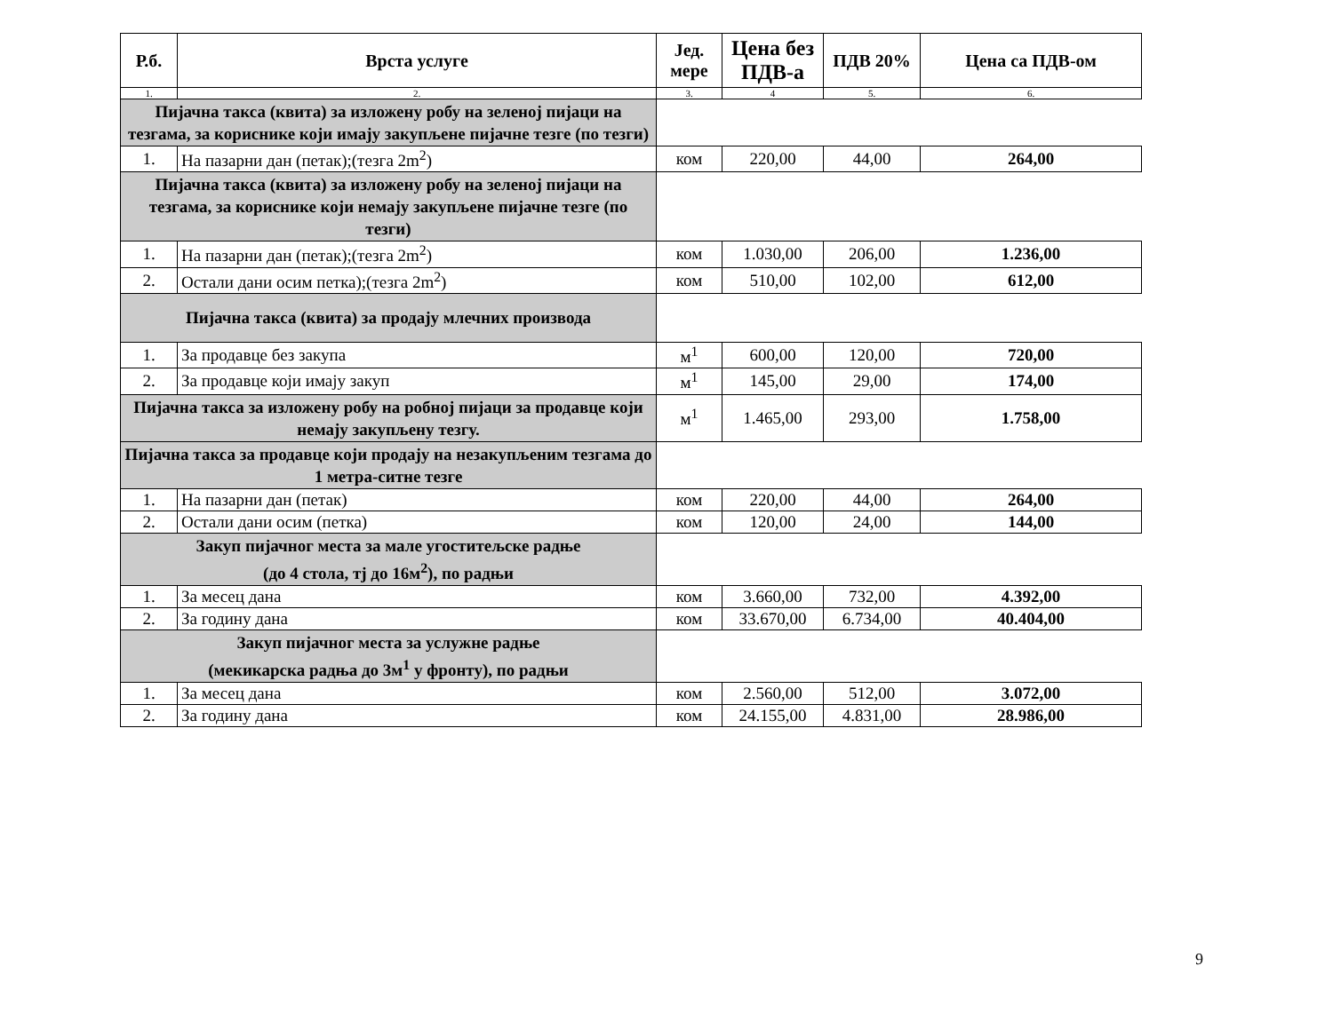| Р.б. | Врста услуге | Јед. мере | Цена без ПДВ-а | ПДВ 20% | Цена са ПДВ-ом |
| --- | --- | --- | --- | --- | --- |
| 1. | 2. | 3. | 4 | 5. | 6. |
| Пијачна такса (квита) за изложену робу на зеленој пијаци на тезгама, за кориснике који имају закупљене пијачне тезге (по тезги) | | | | | |
| 1. | На пазарни дан (петак);(тезга 2m<sup>2</sup>) | ком | 220,00 | 44,00 | 264,00 |
| Пијачна такса (квита) за изложену робу на зеленој пијаци на тезгама, за кориснике који немају закупљене пијачне тезге (по тезги) | | | | | |
| 1. | На пазарни дан (петак);(тезга 2m<sup>2</sup>) | ком | 1.030,00 | 206,00 | 1.236,00 |
| 2. | Остали дани осим петка);(тезга 2m<sup>2</sup>) | ком | 510,00 | 102,00 | 612,00 |
| Пијачна такса (квита) за продају млечних производа | | | | | |
| 1. | За продавце без закупа | м<sup>1</sup> | 600,00 | 120,00 | 720,00 |
| 2. | За продавце који имају закуп | м<sup>1</sup> | 145,00 | 29,00 | 174,00 |
| Пијачна такса за изложену робу на робној пијаци за продавце који немају закупљену тезгу. | | м<sup>1</sup> | 1.465,00 | 293,00 | 1.758,00 |
| Пијачна такса за продавце који продају на незакупљеним тезгама до 1 метра-ситне тезге | | | | | |
| 1. | На пазарни дан (петак) | ком | 220,00 | 44,00 | 264,00 |
| 2. | Остали дани осим (петка) | ком | 120,00 | 24,00 | 144,00 |
| Закуп пијачног места за мале угоститељске радње (до 4 стола, тј до 16м<sup>2</sup>), по радњи | | | | | |
| 1. | За месец дана | ком | 3.660,00 | 732,00 | 4.392,00 |
| 2. | За годину дана | ком | 33.670,00 | 6.734,00 | 40.404,00 |
| Закуп пијачног места за услужне радње (мекикарска радња до 3м<sup>1</sup> у фронту), по радњи | | | | | |
| 1. | За месец дана | ком | 2.560,00 | 512,00 | 3.072,00 |
| 2. | За годину дана | ком | 24.155,00 | 4.831,00 | 28.986,00 |
9